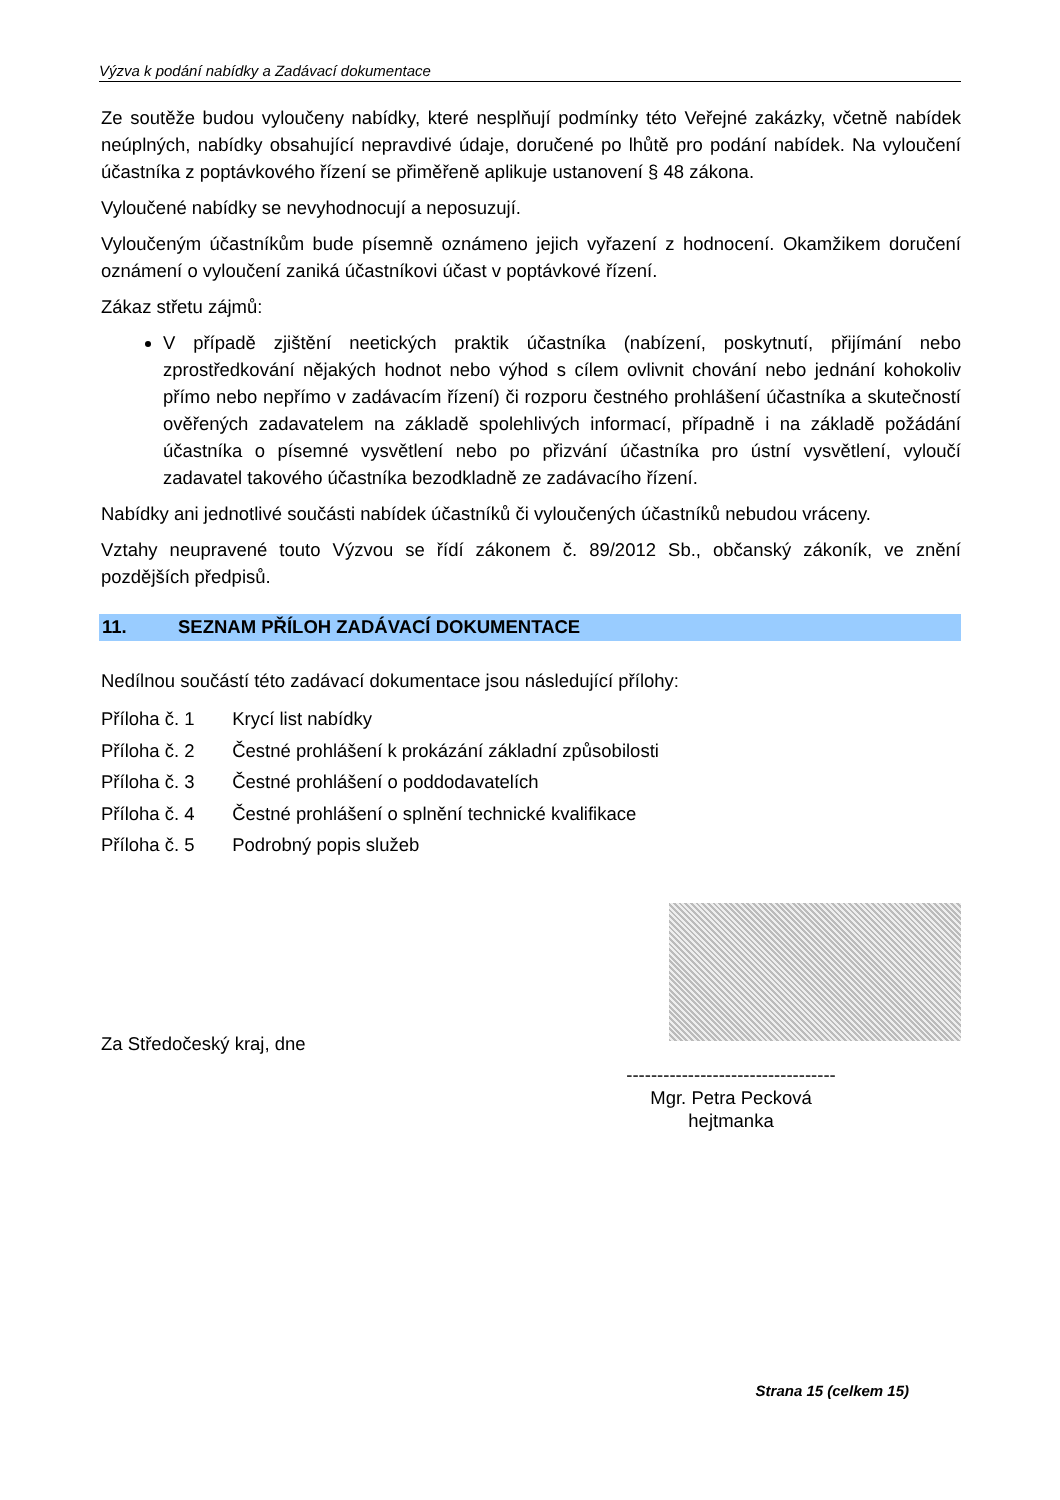Výzva k podání nabídky a Zadávací dokumentace
Ze soutěže budou vyloučeny nabídky, které nesplňují podmínky této Veřejné zakázky, včetně nabídek neúplných, nabídky obsahující nepravdivé údaje, doručené po lhůtě pro podání nabídek. Na vyloučení účastníka z poptávkového řízení se přiměřeně aplikuje ustanovení § 48 zákona.
Vyloučené nabídky se nevyhodnocují a neposuzují.
Vyloučeným účastníkům bude písemně oznámeno jejich vyřazení z hodnocení. Okamžikem doručení oznámení o vyloučení zaniká účastníkovi účast v poptávkové řízení.
Zákaz střetu zájmů:
V případě zjištění neetických praktik účastníka (nabízení, poskytnutí, přijímání nebo zprostředkování nějakých hodnot nebo výhod s cílem ovlivnit chování nebo jednání kohokoliv přímo nebo nepřímo v zadávacím řízení) či rozporu čestného prohlášení účastníka a skutečností ověřených zadavatelem na základě spolehlivých informací, případně i na základě požádání účastníka o písemné vysvětlení nebo po přizvání účastníka pro ústní vysvětlení, vyloučí zadavatel takového účastníka bezodkladně ze zadávacího řízení.
Nabídky ani jednotlivé součásti nabídek účastníků či vyloučených účastníků nebudou vráceny.
Vztahy neupravené touto Výzvou se řídí zákonem č. 89/2012 Sb., občanský zákoník, ve znění pozdějších předpisů.
11. SEZNAM PŘÍLOH ZADÁVACÍ DOKUMENTACE
Nedílnou součástí této zadávací dokumentace jsou následující přílohy:
Příloha č. 1 Krycí list nabídky
Příloha č. 2 Čestné prohlášení k prokázání základní způsobilosti
Příloha č. 3 Čestné prohlášení o poddodavatelích
Příloha č. 4 Čestné prohlášení o splnění technické kvalifikace
Příloha č. 5 Podrobný popis služeb
Za Středočeský kraj, dne
----------------------------------
Mgr. Petra Pecková
hejtmanka
Strana 15 (celkem 15)